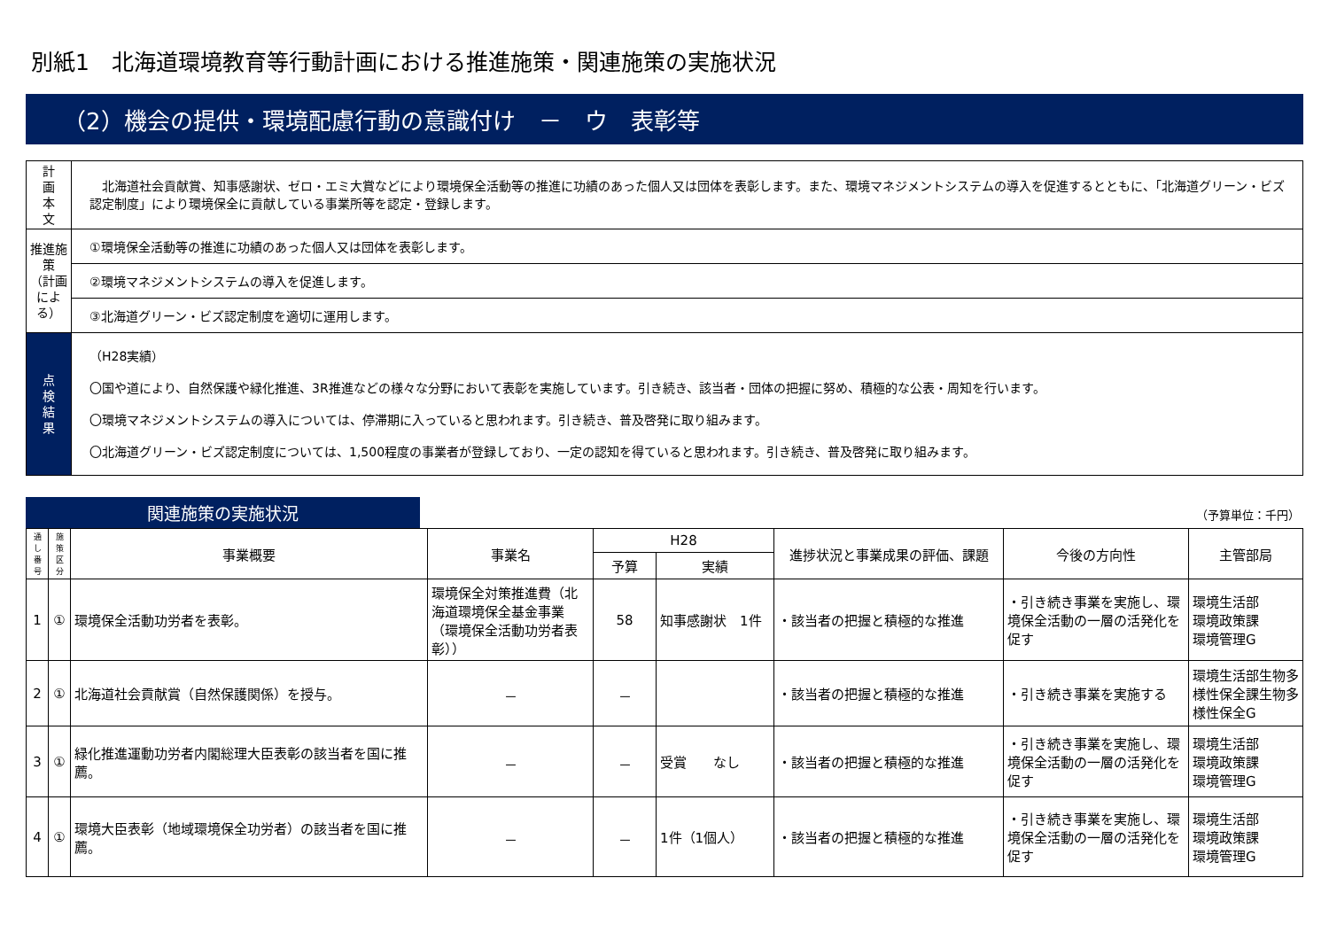別紙1　北海道環境教育等行動計画における推進施策・関連施策の実施状況
（2）機会の提供・環境配慮行動の意識付け　－　ウ　表彰等
| 計 画 本 文 | 北海道社会貢献賞、知事感謝状、ゼロ・エミ大賞などにより環境保全活動等の推進に功績のあった個人又は団体を表彰します。また、環境マネジメントシステムの導入を促進するとともに、「北海道グリーン・ビズ認定制度」により環境保全に貢献している事業所等を認定・登録します。 |
| 推進施策 （計画による） | ①環境保全活動等の推進に功績のあった個人又は団体を表彰します。 |
| | ②環境マネジメントシステムの導入を促進します。 |
| | ③北海道グリーン・ビズ認定制度を適切に運用します。 |
| 点 検 結 果 | （H28実績） 〇国や道により、自然保護や緑化推進、3R推進などの様々な分野において表彰を実施しています。引き続き、該当者・団体の把握に努め、積極的な公表・周知を行います。 〇環境マネジメントシステムの導入については、停滞期に入っていると思われます。引き続き、普及啓発に取り組みます。 〇北海道グリーン・ビズ認定制度については、1,500程度の事業者が登録しており、一定の認知を得ていると思われます。引き続き、普及啓発に取り組みます。 |
関連施策の実施状況
（予算単位：千円）
| 通し番号 | 施策区分 | 事業概要 | 事業名 | H28 | | 進捗状況と事業成果の評価、課題 | 今後の方向性 | 主管部局 |
| --- | --- | --- | --- | --- | --- | --- | --- | --- |
| | | | | 予算 | 実績 | | | |
| 1 | ① | 環境保全活動功労者を表彰。 | 環境保全対策推進費（北海道環境保全基金事業（環境保全活動功労者表彰）） | 58 | 知事感謝状 1件 | ・該当者の把握と積極的な推進 | ・引き続き事業を実施し、環境保全活動の一層の活発化を促す | 環境生活部 環境政策課 環境管理G |
| 2 | ① | 北海道社会貢献賞（自然保護関係）を授与。 | － | － | | ・該当者の把握と積極的な推進 | ・引き続き事業を実施する | 環境生活部生物多様性保全課生物多様性保全G |
| 3 | ① | 緑化推進運動功労者内閣総理大臣表彰の該当者を国に推薦。 | － | － | 受賞 なし | ・該当者の把握と積極的な推進 | ・引き続き事業を実施し、環境保全活動の一層の活発化を促す | 環境生活部 環境政策課 環境管理G |
| 4 | ① | 環境大臣表彰（地域環境保全功労者）の該当者を国に推薦。 | － | － | 1件（1個人） | ・該当者の把握と積極的な推進 | ・引き続き事業を実施し、環境保全活動の一層の活発化を促す | 環境生活部 環境政策課 環境管理G |